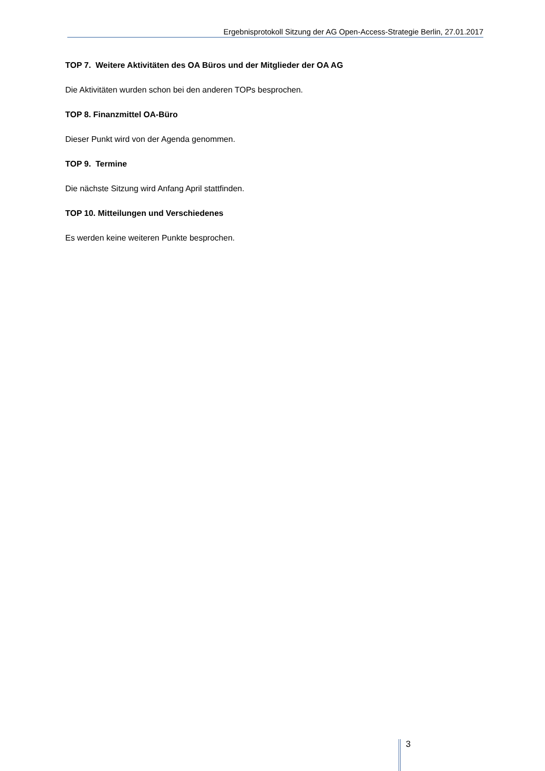Ergebnisprotokoll Sitzung der AG Open-Access-Strategie Berlin, 27.01.2017
TOP 7. Weitere Aktivitäten des OA Büros und der Mitglieder der OA AG
Die Aktivitäten wurden schon bei den anderen TOPs besprochen.
TOP 8. Finanzmittel OA-Büro
Dieser Punkt wird von der Agenda genommen.
TOP 9. Termine
Die nächste Sitzung wird Anfang April stattfinden.
TOP 10. Mitteilungen und Verschiedenes
Es werden keine weiteren Punkte besprochen.
3